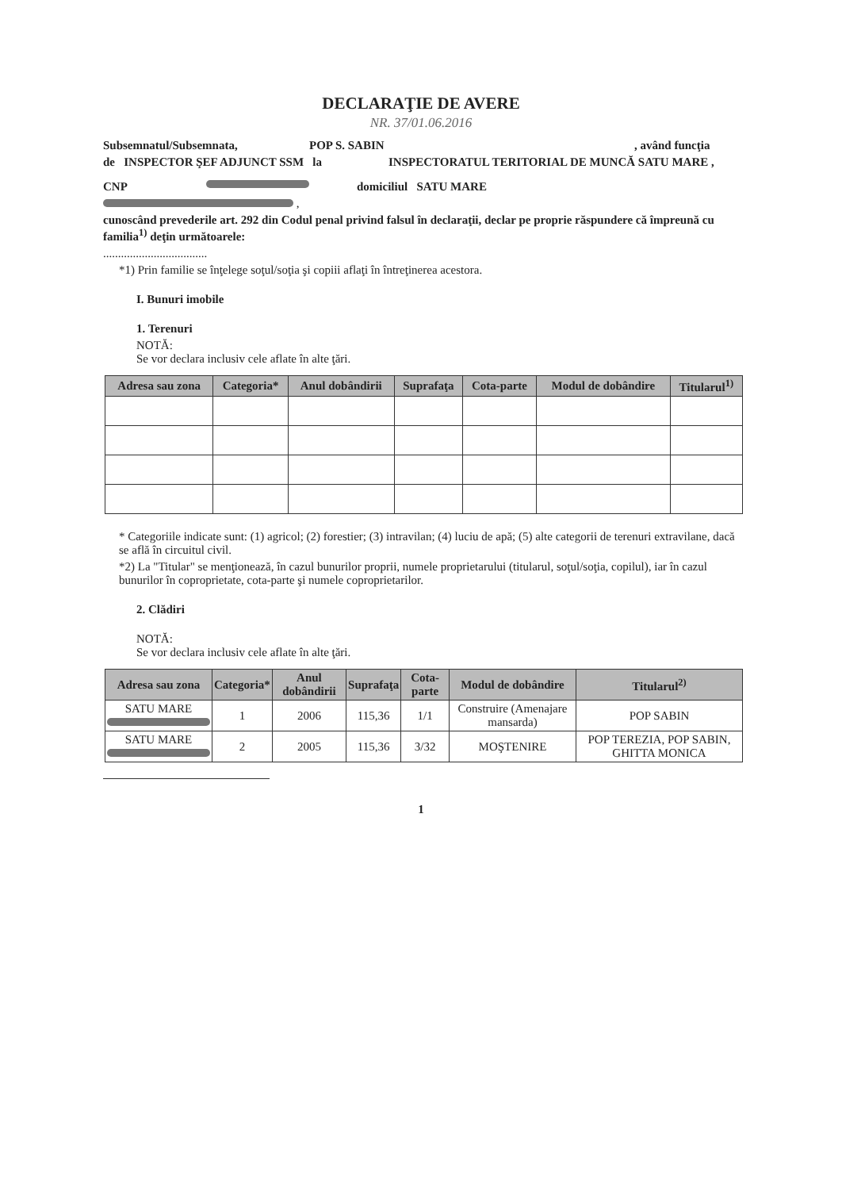DECLARAŢIE DE AVERE
NR. 37/01.06.2016
Subsemnatul/Subsemnata, POP S. SABIN, având funcţia
de INSPECTOR ŞEF ADJUNCT SSM la INSPECTORATUL TERITORIAL DE MUNCĂ SATU MARE ,
CNP domiciliul SATU MARE
,
cunoscând prevederile art. 292 din Codul penal privind falsul în declaraţii, declar pe proprie răspundere că împreună cu familia<sup>1)</sup> deţin următoarele:
...................................
*1) Prin familie se înţelege soţul/soţia şi copiii aflaţi în întreţinerea acestora.
I. Bunuri imobile
1. Terenuri
NOTĂ:
Se vor declara inclusiv cele aflate în alte ţări.
| Adresa sau zona | Categoria* | Anul dobândirii | Suprafaţa | Cota-parte | Modul de dobândire | Titularul<sup>1)</sup> |
| --- | --- | --- | --- | --- | --- | --- |
* Categoriile indicate sunt: (1) agricol; (2) forestier; (3) intravilan; (4) luciu de apă; (5) alte categorii de terenuri extravilane, dacă se află în circuitul civil.
*2) La "Titular" se menţionează, în cazul bunurilor proprii, numele proprietarului (titularul, soţul/soţia, copilul), iar în cazul bunurilor în coproprietate, cota-parte şi numele coproprietarilor.
2. Clădiri
NOTĂ:
Se vor declara inclusiv cele aflate în alte ţări.
| Adresa sau zona | Categoria* | Anul dobândirii | Suprafaţa | Cota-parte | Modul de dobândire | Titularul<sup>2)</sup> |
| --- | --- | --- | --- | --- | --- | --- |
| SATU MARE | 1 | 2006 | 115,36 | 1/1 | Construire (Amenajare mansarda) | POP SABIN |
| SATU MARE | 2 | 2005 | 115,36 | 3/32 | MOŞTENIRE | POP TEREZIA, POP SABIN, GHITTA MONICA |
1